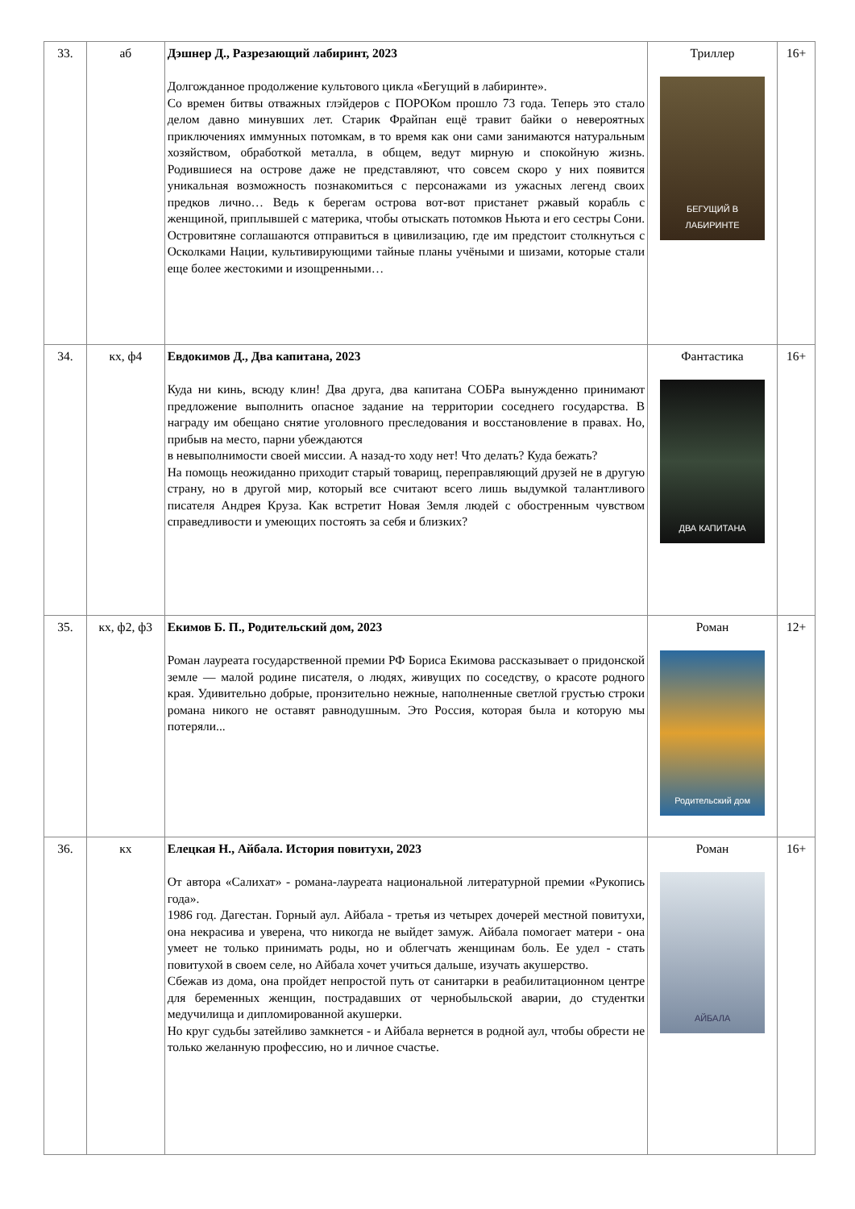| 33. | аб | Дэшнер Д., Разрезающий лабиринт, 2023 Долгожданное продолжение культового цикла «Бегущий в лабиринте». Со времен битвы отважных глэйдеров с ПОРОКом прошло 73 года. Теперь это стало делом давно минувших лет. Старик Фрайпан ещё травит байки о невероятных приключениях иммунных потомкам, в то время как они сами занимаются натуральным хозяйством, обработкой металла, в общем, ведут мирную и спокойную жизнь. Родившиеся на острове даже не представляют, что совсем скоро у них появится уникальная возможность познакомиться с персонажами из ужасных легенд своих предков лично… Ведь к берегам острова вот-вот пристанет ржавый корабль с женщиной, приплывшей с материка, чтобы отыскать потомков Ньюта и его сестры Сони. Островитяне соглашаются отправиться в цивилизацию, где им предстоит столкнуться с Осколками Нации, культивирующими тайные планы учёными и шизами, которые стали еще более жестокими и изощренными… | Триллер БЕГУЩИЙ В ЛАБИРИНТЕ | 16+ |
| 34. | кх, ф4 | Евдокимов Д., Два капитана, 2023 Куда ни кинь, всюду клин! Два друга, два капитана СОБРа вынужденно принимают предложение выполнить опасное задание на территории соседнего государства. В награду им обещано снятие уголовного преследования и восстановление в правах. Но, прибыв на место, парни убеждаются в невыполнимости своей миссии. А назад-то ходу нет! Что делать? Куда бежать? На помощь неожиданно приходит старый товарищ, переправляющий друзей не в другую страну, но в другой мир, который все считают всего лишь выдумкой талантливого писателя Андрея Круза. Как встретит Новая Земля людей с обостренным чувством справедливости и умеющих постоять за себя и близких? | Фантастика ДВА КАПИТАНА | 16+ |
| 35. | кх, ф2, ф3 | Екимов Б. П., Родительский дом, 2023 Роман лауреата государственной премии РФ Бориса Екимова рассказывает о придонской земле — малой родине писателя, о людях, живущих по соседству, о красоте родного края. Удивительно добрые, пронзительно нежные, наполненные светлой грустью строки романа никого не оставят равнодушным. Это Россия, которая была и которую мы потеряли... | Роман Родительский дом | 12+ |
| 36. | кх | Елецкая Н., Айбала. История повитухи, 2023 От автора «Салихат» - романа-лауреата национальной литературной премии «Рукопись года». 1986 год. Дагестан. Горный аул. Айбала - третья из четырех дочерей местной повитухи, она некрасива и уверена, что никогда не выйдет замуж. Айбала помогает матери - она умеет не только принимать роды, но и облегчать женщинам боль. Ее удел - стать повитухой в своем селе, но Айбала хочет учиться дальше, изучать акушерство. Сбежав из дома, она пройдет непростой путь от санитарки в реабилитационном центре для беременных женщин, пострадавших от чернобыльской аварии, до студентки медучилища и дипломированной акушерки. Но круг судьбы затейливо замкнется - и Айбала вернется в родной аул, чтобы обрести не только желанную профессию, но и личное счастье. | Роман АЙБАЛА | 16+ |